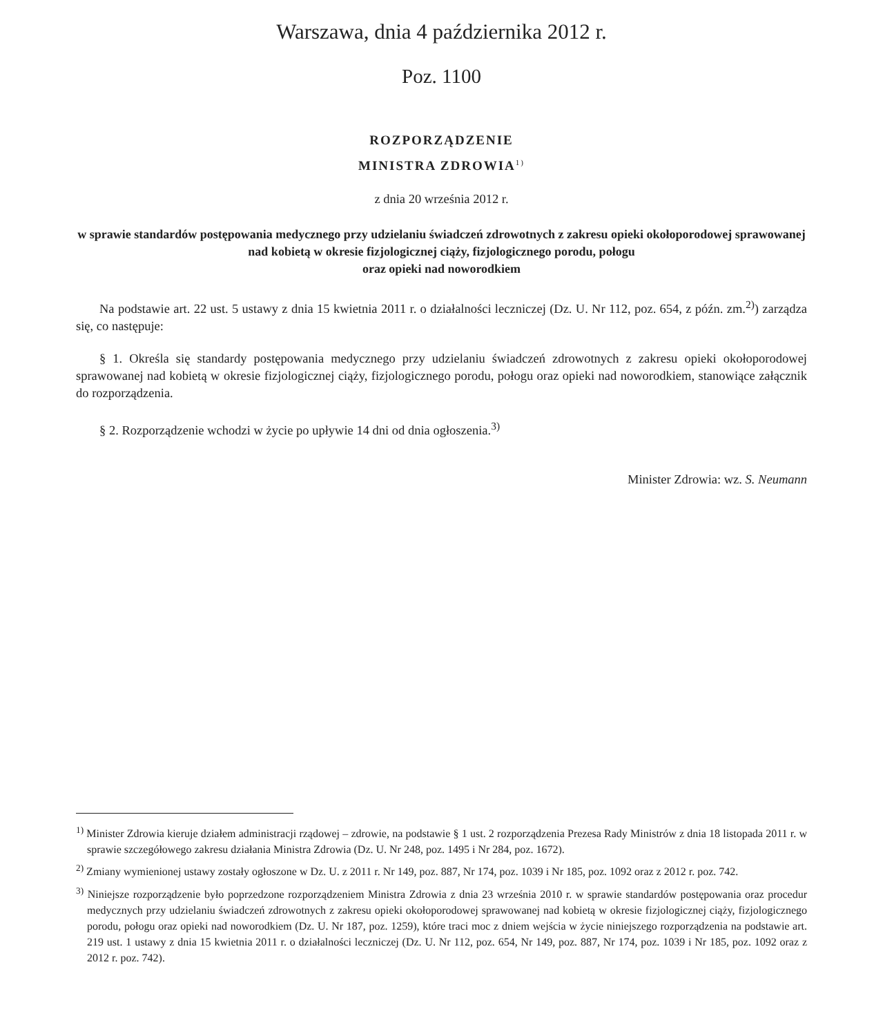Warszawa, dnia 4 października 2012 r.
Poz. 1100
ROZPORZĄDZENIE
MINISTRA ZDROWIA<sup>1)</sup>
z dnia 20 września 2012 r.
w sprawie standardów postępowania medycznego przy udzielaniu świadczeń zdrowotnych z zakresu opieki okołoporodowej sprawowanej nad kobietą w okresie fizjologicznej ciąży, fizjologicznego porodu, połogu
oraz opieki nad noworodkiem
Na podstawie art. 22 ust. 5 ustawy z dnia 15 kwietnia 2011 r. o działalności leczniczej (Dz. U. Nr 112, poz. 654, z późn. zm.<sup>2)</sup>) zarządza się, co następuje:
§ 1. Określa się standardy postępowania medycznego przy udzielaniu świadczeń zdrowotnych z zakresu opieki około­porodowej sprawowanej nad kobietą w okresie fizjologicznej ciąży, fizjologicznego porodu, połogu oraz opieki nad nowo­rodkiem, stanowiące załącznik do rozporządzenia.
§ 2. Rozporządzenie wchodzi w życie po upływie 14 dni od dnia ogłoszenia.<sup>3)</sup>
Minister Zdrowia: wz. S. Neumann
<sup>1)</sup> Minister Zdrowia kieruje działem administracji rządowej – zdrowie, na podstawie § 1 ust. 2 rozporządzenia Prezesa Rady Ministrów z dnia 18 listopada 2011 r. w sprawie szczegółowego zakresu działania Ministra Zdrowia (Dz. U. Nr 248, poz. 1495 i Nr 284, poz. 1672).
<sup>2)</sup> Zmiany wymienionej ustawy zostały ogłoszone w Dz. U. z 2011 r. Nr 149, poz. 887, Nr 174, poz. 1039 i Nr 185, poz. 1092 oraz z 2012 r. poz. 742.
<sup>3)</sup> Niniejsze rozporządzenie było poprzedzone rozporządzeniem Ministra Zdrowia z dnia 23 września 2010 r. w sprawie standardów po­stępowania oraz procedur medycznych przy udzielaniu świadczeń zdrowotnych z zakresu opieki okołoporodowej sprawowanej nad kobietą w okresie fizjologicznej ciąży, fizjologicznego porodu, połogu oraz opieki nad noworodkiem (Dz. U. Nr 187, poz. 1259), które traci moc z dniem wejścia w życie niniejszego rozporządzenia na podstawie art. 219 ust. 1 ustawy z dnia 15 kwietnia 2011 r. o działal­ności leczniczej (Dz. U. Nr 112, poz. 654, Nr 149, poz. 887, Nr 174, poz. 1039 i Nr 185, poz. 1092 oraz z 2012 r. poz. 742).